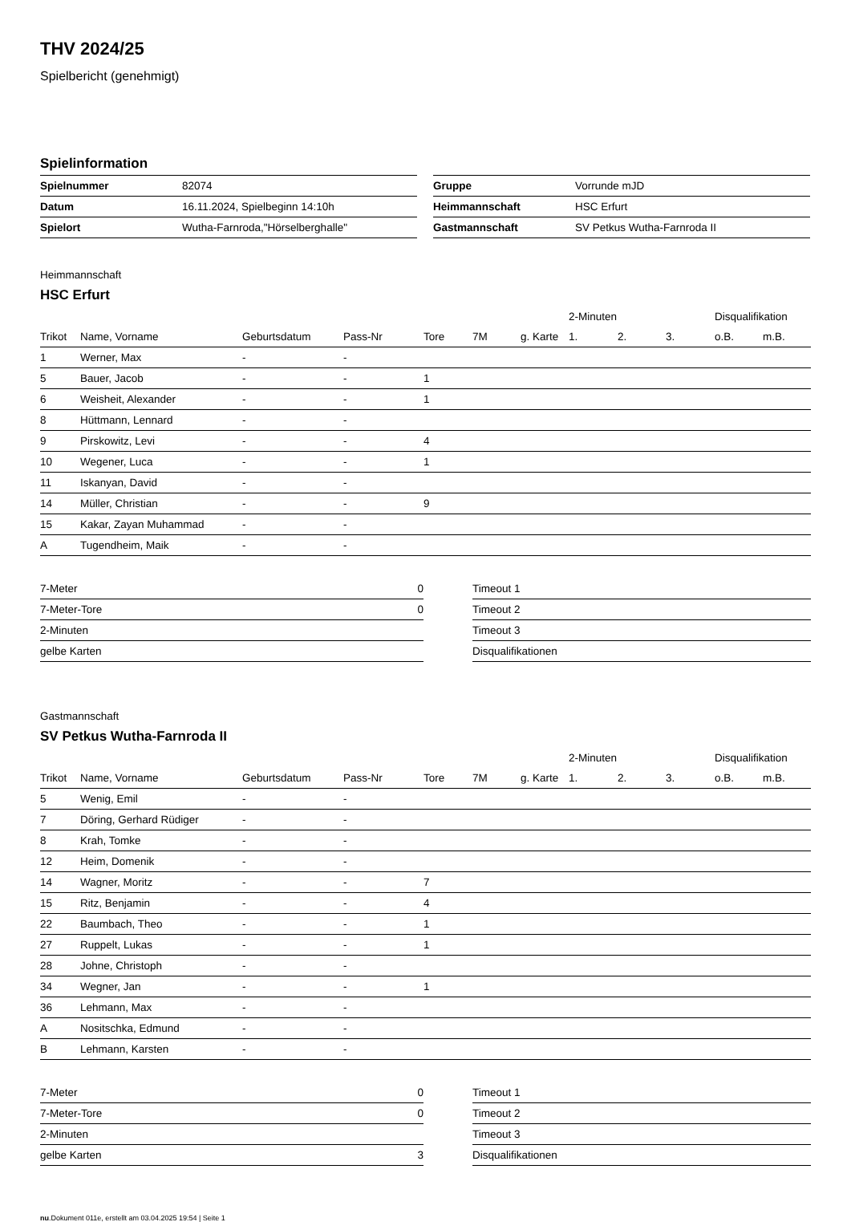THV 2024/25
Spielbericht (genehmigt)
Spielinformation
| Spielnummer | 82074 |
| Datum | 16.11.2024, Spielbeginn 14:10h |
| Spielort | Wutha-Farnroda,"Hörselberghalle" |
| Gruppe | Vorrunde mJD |
| Heimmannschaft | HSC Erfurt |
| Gastmannschaft | SV Petkus Wutha-Farnroda II |
Heimmannschaft
HSC Erfurt
| | | | | | | | 2-Minuten | | | Disqualifikation | |
| --- | --- | --- | --- | --- | --- | --- | --- | --- | --- | --- | --- |
| Trikot | Name, Vorname | Geburtsdatum | Pass-Nr | Tore | 7M | g. Karte | 1. | 2. | 3. | o.B. | m.B. |
| 1 | Werner, Max | - | - | | | | | | | | |
| 5 | Bauer, Jacob | - | - | 1 | | | | | | | |
| 6 | Weisheit, Alexander | - | - | 1 | | | | | | | |
| 8 | Hüttmann, Lennard | - | - | | | | | | | | |
| 9 | Pirskowitz, Levi | - | - | 4 | | | | | | | |
| 10 | Wegener, Luca | - | - | 1 | | | | | | | |
| 11 | Iskanyan, David | - | - | | | | | | | | |
| 14 | Müller, Christian | - | - | 9 | | | | | | | |
| 15 | Kakar, Zayan Muhammad | - | - | | | | | | | | |
| A | Tugendheim, Maik | - | - | | | | | | | | |
| 7-Meter | 0 |
| 7-Meter-Tore | 0 |
| 2-Minuten | |
| gelbe Karten | |
| Timeout 1 |
| Timeout 2 |
| Timeout 3 |
| Disqualifikationen |
Gastmannschaft
SV Petkus Wutha-Farnroda II
| | | | | | | | 2-Minuten | | | Disqualifikation | |
| --- | --- | --- | --- | --- | --- | --- | --- | --- | --- | --- | --- |
| Trikot | Name, Vorname | Geburtsdatum | Pass-Nr | Tore | 7M | g. Karte | 1. | 2. | 3. | o.B. | m.B. |
| 5 | Wenig, Emil | - | - | | | | | | | | |
| 7 | Döring, Gerhard Rüdiger | - | - | | | | | | | | |
| 8 | Krah, Tomke | - | - | | | | | | | | |
| 12 | Heim, Domenik | - | - | | | | | | | | |
| 14 | Wagner, Moritz | - | - | 7 | | | | | | | |
| 15 | Ritz, Benjamin | - | - | 4 | | | | | | | |
| 22 | Baumbach, Theo | - | - | 1 | | | | | | | |
| 27 | Ruppelt, Lukas | - | - | 1 | | | | | | | |
| 28 | Johne, Christoph | - | - | | | | | | | | |
| 34 | Wegner, Jan | - | - | 1 | | | | | | | |
| 36 | Lehmann, Max | - | - | | | | | | | | |
| A | Nositschka, Edmund | - | - | | | | | | | | |
| B | Lehmann, Karsten | - | - | | | | | | | | |
| 7-Meter | 0 |
| 7-Meter-Tore | 0 |
| 2-Minuten | |
| gelbe Karten | 3 |
| Timeout 1 |
| Timeout 2 |
| Timeout 3 |
| Disqualifikationen |
nu.Dokument 011e, erstellt am 03.04.2025 19:54 | Seite 1